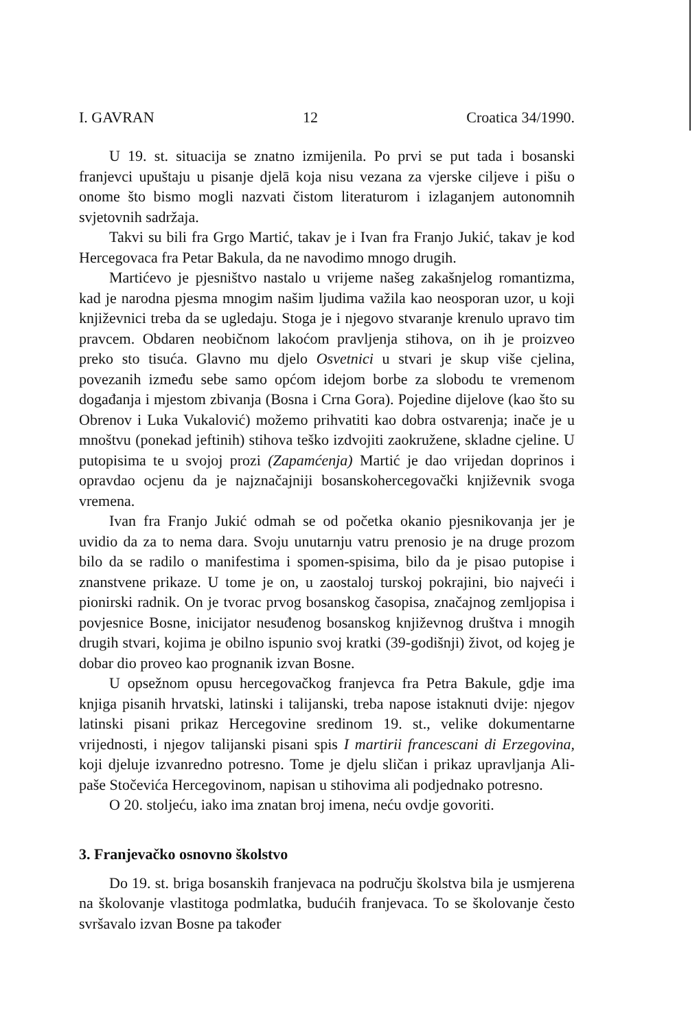I. GAVRAN 12 Croatica 34/1990.
U 19. st. situacija se znatno izmijenila. Po prvi se put tada i bosanski franjevci upuštaju u pisanje djelā koja nisu vezana za vjerske ciljeve i pišu o onome što bismo mogli nazvati čistom literaturom i izlaganjem autonomnih svjetovnih sadržaja.
Takvi su bili fra Grgo Martić, takav je i Ivan fra Franjo Jukić, takav je kod Hercegovaca fra Petar Bakula, da ne navodimo mnogo drugih.
Martićevo je pjesništvo nastalo u vrijeme našeg zakašnjelog romantizma, kad je narodna pjesma mnogim našim ljudima važila kao neosporan uzor, u koji književnici treba da se ugledaju. Stoga je i njegovo stvaranje krenulo upravo tim pravcem. Obdaren neobičnom lakoćom pravljenja stihova, on ih je proizveo preko sto tisuća. Glavno mu djelo Osvetnici u stvari je skup više cjelina, povezanih između sebe samo općom idejom borbe za slobodu te vremenom događanja i mjestom zbivanja (Bosna i Crna Gora). Pojedine dijelove (kao što su Obrenov i Luka Vukalović) možemo prihvatiti kao dobra ostvarenja; inače je u mnoštvu (ponekad jeftinih) stihova teško izdvojiti zaokružene, skladne cjeline. U putopisima te u svojoj prozi (Zapamćenja) Martić je dao vrijedan doprinos i opravdao ocjenu da je najznačajniji bosanskohercegovački književnik svoga vremena.
Ivan fra Franjo Jukić odmah se od početka okanio pjesnikovanja jer je uvidio da za to nema dara. Svoju unutarnju vatru prenosio je na druge prozom bilo da se radilo o manifestima i spomen-spisima, bilo da je pisao putopise i znanstvene prikaze. U tome je on, u zaostaloj turskoj pokrajini, bio najveći i pionirski radnik. On je tvorac prvog bosanskog časopisa, značajnog zemljopisa i povjesnice Bosne, inicijator nesuđenog bosanskog književnog društva i mnogih drugih stvari, kojima je obilno ispunio svoj kratki (39-godišnji) život, od kojeg je dobar dio proveo kao prognanik izvan Bosne.
U opsežnom opusu hercegovačkog franjevca fra Petra Bakule, gdje ima knjiga pisanih hrvatski, latinski i talijanski, treba napose istaknuti dvije: njegov latinski pisani prikaz Hercegovine sredinom 19. st., velike dokumentarne vrijednosti, i njegov talijanski pisani spis I martirii francescani di Erzegovina, koji djeluje izvanredno potresno. Tome je djelu sličan i prikaz upravljanja Ali-paše Stočevića Hercegovinom, napisan u stihovima ali podjednako potresno.
O 20. stoljeću, iako ima znatan broj imena, neću ovdje govoriti.
3. Franjevačko osnovno školstvo
Do 19. st. briga bosanskih franjevaca na području školstva bila je usmjerena na školovanje vlastitoga podmlatka, budućih franjevaca. To se školovanje često svršavalo izvan Bosne pa također